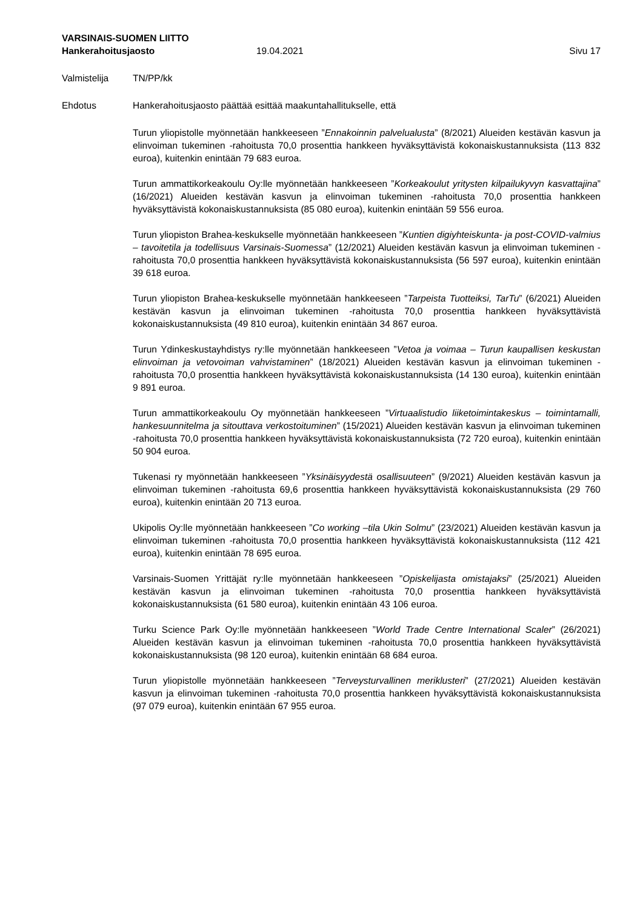VARSINAIS-SUOMEN LIITTO
Hankerahoitusjaosto 19.04.2021 Sivu 17
Valmistelija TN/PP/kk
Ehdotus Hankerahoitusjaosto päättää esittää maakuntahallitukselle, että
Turun yliopistolle myönnetään hankkeeseen ”Ennakoinnin palvelualusta” (8/2021) Alueiden kestävän kasvun ja elinvoiman tukeminen -rahoitusta 70,0 prosenttia hankkeen hyväksyttävistä kokonaiskustannuksista (113 832 euroa), kuitenkin enintään 79 683 euroa.
Turun ammattikorkeakoulu Oy:lle myönnetään hankkeeseen ”Korkeakoulut yritysten kilpailukyvyn kasvattajina” (16/2021) Alueiden kestävän kasvun ja elinvoiman tukeminen -rahoitusta 70,0 prosenttia hankkeen hyväksyttävistä kokonaiskustannuksista (85 080 euroa), kuitenkin enintään 59 556 euroa.
Turun yliopiston Brahea-keskukselle myönnetään hankkeeseen ”Kuntien digiyhteiskunta- ja post-COVID-valmius – tavoitetila ja todellisuus Varsinais-Suomessa” (12/2021) Alueiden kestävän kasvun ja elinvoiman tukeminen -rahoitusta 70,0 prosenttia hankkeen hyväksyttävistä kokonaiskustannuksista (56 597 euroa), kuitenkin enintään 39 618 euroa.
Turun yliopiston Brahea-keskukselle myönnetään hankkeeseen ”Tarpeista Tuotteiksi, TarTu” (6/2021) Alueiden kestävän kasvun ja elinvoiman tukeminen -rahoitusta 70,0 prosenttia hankkeen hyväksyttävistä kokonaiskustannuksista (49 810 euroa), kuitenkin enintään 34 867 euroa.
Turun Ydinkeskustayhdistys ry:lle myönnetään hankkeeseen ”Vetoa ja voimaa – Turun kaupallisen keskustan elinvoiman ja vetovoiman vahvistaminen” (18/2021) Alueiden kestävän kasvun ja elinvoiman tukeminen -rahoitusta 70,0 prosenttia hankkeen hyväksyttävistä kokonaiskustannuksista (14 130 euroa), kuitenkin enintään 9 891 euroa.
Turun ammattikorkeakoulu Oy myönnetään hankkeeseen ”Virtuaalistudio liiketoimintakeskus – toimintamalli, hankesuunnitelma ja sitouttava verkostoituminen” (15/2021) Alueiden kestävän kasvun ja elinvoiman tukeminen -rahoitusta 70,0 prosenttia hankkeen hyväksyttävistä kokonaiskustannuksista (72 720 euroa), kuitenkin enintään 50 904 euroa.
Tukenasi ry myönnetään hankkeeseen ”Yksinäisyydestä osallisuuteen” (9/2021) Alueiden kestävän kasvun ja elinvoiman tukeminen -rahoitusta 69,6 prosenttia hankkeen hyväksyttävistä kokonaiskustannuksista (29 760 euroa), kuitenkin enintään 20 713 euroa.
Ukipolis Oy:lle myönnetään hankkeeseen ”Co working –tila Ukin Solmu” (23/2021) Alueiden kestävän kasvun ja elinvoiman tukeminen -rahoitusta 70,0 prosenttia hankkeen hyväksyttävistä kokonaiskustannuksista (112 421 euroa), kuitenkin enintään 78 695 euroa.
Varsinais-Suomen Yrittäjät ry:lle myönnetään hankkeeseen ”Opiskelijasta omistajaksi” (25/2021) Alueiden kestävän kasvun ja elinvoiman tukeminen -rahoitusta 70,0 prosenttia hankkeen hyväksyttävistä kokonaiskustannuksista (61 580 euroa), kuitenkin enintään 43 106 euroa.
Turku Science Park Oy:lle myönnetään hankkeeseen ”World Trade Centre International Scaler” (26/2021) Alueiden kestävän kasvun ja elinvoiman tukeminen -rahoitusta 70,0 prosenttia hankkeen hyväksyttävistä kokonaiskustannuksista (98 120 euroa), kuitenkin enintään 68 684 euroa.
Turun yliopistolle myönnetään hankkeeseen ”Terveysturvallinen meriklusteri” (27/2021) Alueiden kestävän kasvun ja elinvoiman tukeminen -rahoitusta 70,0 prosenttia hankkeen hyväksyttävistä kokonaiskustannuksista (97 079 euroa), kuitenkin enintään 67 955 euroa.